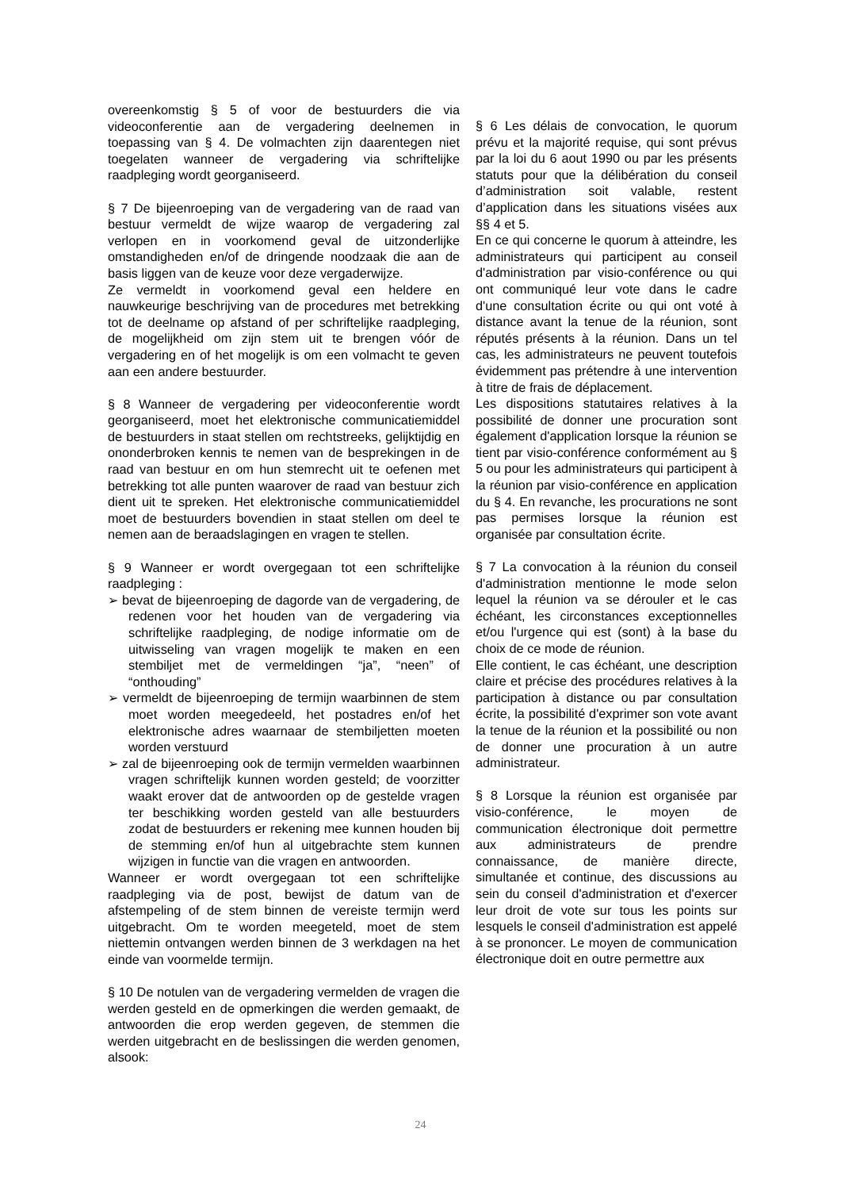overeenkomstig § 5 of voor de bestuurders die via videoconferentie aan de vergadering deelnemen in toepassing van § 4. De volmachten zijn daarentegen niet toegelaten wanneer de vergadering via schriftelijke raadpleging wordt georganiseerd.
§ 7 De bijeenroeping van de vergadering van de raad van bestuur vermeldt de wijze waarop de vergadering zal verlopen en in voorkomend geval de uitzonderlijke omstandigheden en/of de dringende noodzaak die aan de basis liggen van de keuze voor deze vergaderwijze.
Ze vermeldt in voorkomend geval een heldere en nauwkeurige beschrijving van de procedures met betrekking tot de deelname op afstand of per schriftelijke raadpleging, de mogelijkheid om zijn stem uit te brengen vóór de vergadering en of het mogelijk is om een volmacht te geven aan een andere bestuurder.
§ 8 Wanneer de vergadering per videoconferentie wordt georganiseerd, moet het elektronische communicatiemiddel de bestuurders in staat stellen om rechtstreeks, gelijktijdig en ononderbroken kennis te nemen van de besprekingen in de raad van bestuur en om hun stemrecht uit te oefenen met betrekking tot alle punten waarover de raad van bestuur zich dient uit te spreken. Het elektronische communicatiemiddel moet de bestuurders bovendien in staat stellen om deel te nemen aan de beraadslagingen en vragen te stellen.
§ 9 Wanneer er wordt overgegaan tot een schriftelijke raadpleging :
➢ bevat de bijeenroeping de dagorde van de vergadering, de redenen voor het houden van de vergadering via schriftelijke raadpleging, de nodige informatie om de uitwisseling van vragen mogelijk te maken en een stembiljet met de vermeldingen “ja”, “neen” of “onthouding”
➢ vermeldt de bijeenroeping de termijn waarbinnen de stem moet worden meegedeeld, het postadres en/of het elektronische adres waarnaar de stembiljetten moeten worden verstuurd
➢ zal de bijeenroeping ook de termijn vermelden waarbinnen vragen schriftelijk kunnen worden gesteld; de voorzitter waakt erover dat de antwoorden op de gestelde vragen ter beschikking worden gesteld van alle bestuurders zodat de bestuurders er rekening mee kunnen houden bij de stemming en/of hun al uitgebrachte stem kunnen wijzigen in functie van die vragen en antwoorden.
Wanneer er wordt overgegaan tot een schriftelijke raadpleging via de post, bewijst de datum van de afstempeling of de stem binnen de vereiste termijn werd uitgebracht. Om te worden meegeteld, moet de stem niettemin ontvangen werden binnen de 3 werkdagen na het einde van voormelde termijn.
§ 10 De notulen van de vergadering vermelden de vragen die werden gesteld en de opmerkingen die werden gemaakt, de antwoorden die erop werden gegeven, de stemmen die werden uitgebracht en de beslissingen die werden genomen, alsook:
§ 6 Les délais de convocation, le quorum prévu et la majorité requise, qui sont prévus par la loi du 6 aout 1990 ou par les présents statuts pour que la délibération du conseil d’administration soit valable, restent d’application dans les situations visées aux §§ 4 et 5.
En ce qui concerne le quorum à atteindre, les administrateurs qui participent au conseil d'administration par visio-conférence ou qui ont communiqué leur vote dans le cadre d'une consultation écrite ou qui ont voté à distance avant la tenue de la réunion, sont réputés présents à la réunion. Dans un tel cas, les administrateurs ne peuvent toutefois évidemment pas prétendre à une intervention à titre de frais de déplacement.
Les dispositions statutaires relatives à la possibilité de donner une procuration sont également d'application lorsque la réunion se tient par visio-conférence conformément au § 5 ou pour les administrateurs qui participent à la réunion par visio-conférence en application du § 4. En revanche, les procurations ne sont pas permises lorsque la réunion est organisée par consultation écrite.
§ 7 La convocation à la réunion du conseil d'administration mentionne le mode selon lequel la réunion va se dérouler et le cas échéant, les circonstances exceptionnelles et/ou l'urgence qui est (sont) à la base du choix de ce mode de réunion.
Elle contient, le cas échéant, une description claire et précise des procédures relatives à la participation à distance ou par consultation écrite, la possibilité d'exprimer son vote avant la tenue de la réunion et la possibilité ou non de donner une procuration à un autre administrateur.
§ 8 Lorsque la réunion est organisée par visio-conférence, le moyen de communication électronique doit permettre aux administrateurs de prendre connaissance, de manière directe, simultanée et continue, des discussions au sein du conseil d'administration et d'exercer leur droit de vote sur tous les points sur lesquels le conseil d'administration est appelé à se prononcer. Le moyen de communication électronique doit en outre permettre aux
24